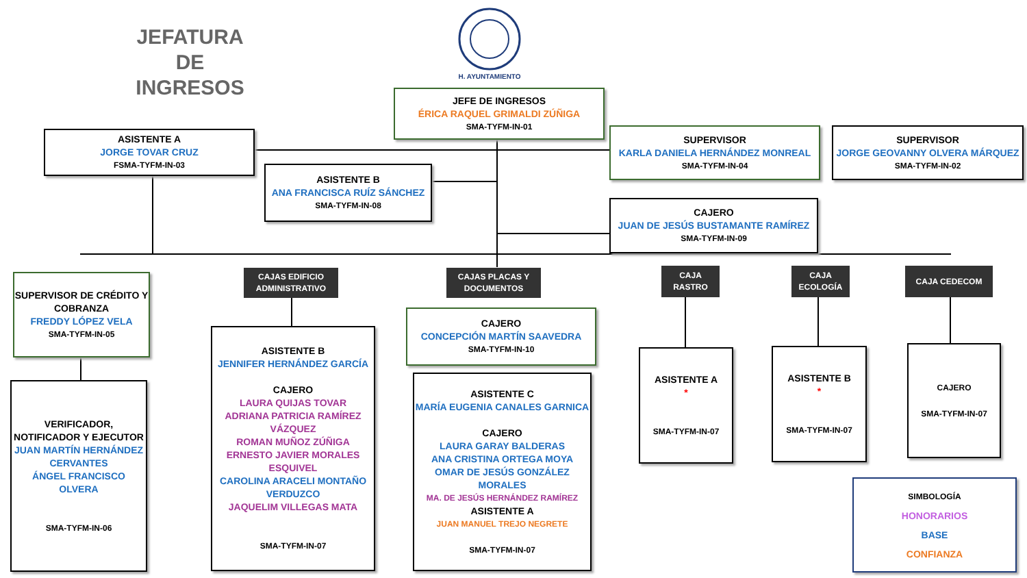JEFATURA DE INGRESOS
H. AYUNTAMIENTO
JEFE DE INGRESOS
ÉRICA RAQUEL GRIMALDI ZÚÑIGA
SMA-TYFM-IN-01
ASISTENTE A
JORGE TOVAR CRUZ
FSMA-TYFM-IN-03
SUPERVISOR
KARLA DANIELA HERNÁNDEZ MONREAL
SMA-TYFM-IN-04
SUPERVISOR
JORGE GEOVANNY OLVERA MÁRQUEZ
SMA-TYFM-IN-02
ASISTENTE B
ANA FRANCISCA RUÍZ SÁNCHEZ
SMA-TYFM-IN-08
CAJERO
JUAN DE JESÚS BUSTAMANTE RAMÍREZ
SMA-TYFM-IN-09
SUPERVISOR DE CRÉDITO Y COBRANZA
FREDDY LÓPEZ VELA
SMA-TYFM-IN-05
CAJAS EDIFICIO ADMINISTRATIVO
CAJAS PLACAS Y DOCUMENTOS
CAJA RASTRO
CAJA ECOLOGÍA
CAJA CEDECOM
CAJERO
CONCEPCIÓN MARTÍN SAAVEDRA
SMA-TYFM-IN-10
VERIFICADOR, NOTIFICADOR Y EJECUTOR
JUAN MARTÍN HERNÁNDEZ CERVANTES
ÁNGEL FRANCISCO OLVERA
SMA-TYFM-IN-06
ASISTENTE B
JENNIFER HERNÁNDEZ GARCÍA
CAJERO
LAURA QUIJAS TOVAR
ADRIANA PATRICIA RAMÍREZ VÁZQUEZ
ROMAN MUÑOZ ZÚÑIGA
ERNESTO JAVIER MORALES ESQUIVEL
CAROLINA ARACELI MONTAÑO VERDUZCO
JAQUELIM VILLEGAS MATA
SMA-TYFM-IN-07
ASISTENTE C
MARÍA EUGENIA CANALES GARNICA
CAJERO
LAURA GARAY BALDERAS
ANA CRISTINA ORTEGA MOYA
OMAR DE JESÚS GONZÁLEZ MORALES
MA. DE JESÚS HERNÁNDEZ RAMÍREZ
ASISTENTE A
JUAN MANUEL TREJO NEGRETE
SMA-TYFM-IN-07
ASISTENTE A
*
SMA-TYFM-IN-07
ASISTENTE B
*
SMA-TYFM-IN-07
CAJERO
SMA-TYFM-IN-07
SIMBOLOGÍA
HONORARIOS
BASE
CONFIANZA